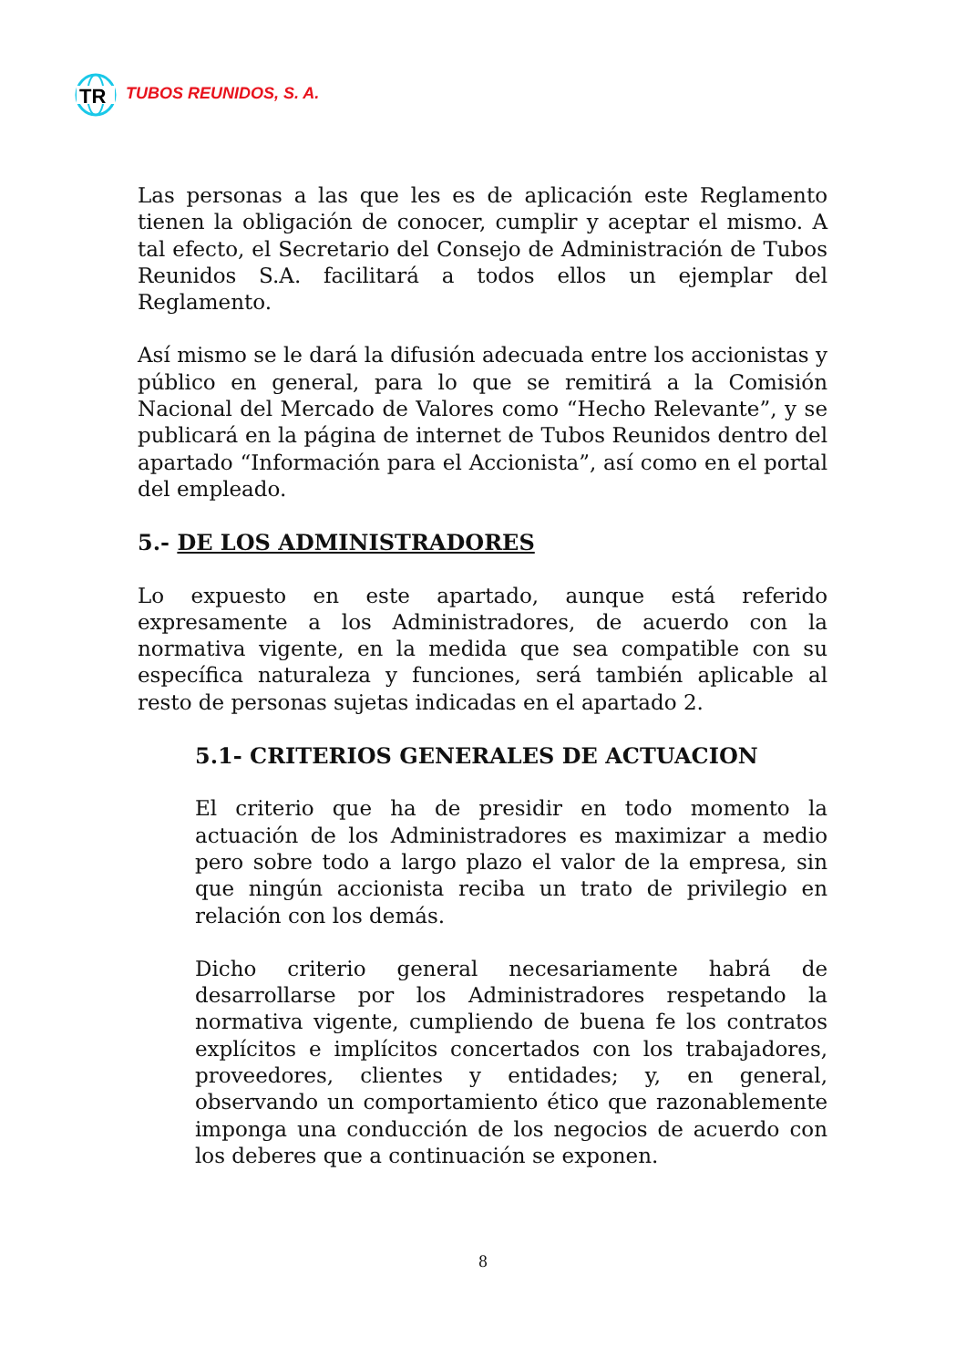TR
TUBOS REUNIDOS, S. A.
Las personas a las que les es de aplicación este Reglamento tienen la obligación de conocer, cumplir y aceptar el mismo. A tal efecto, el Secretario del Consejo de Administración de Tubos Reunidos S.A. facilitará a todos ellos un ejemplar del Reglamento.
Así mismo se le dará la difusión adecuada entre los accionistas y público en general, para lo que se remitirá a la Comisión Nacional del Mercado de Valores como “Hecho Relevante”, y se publicará en la página de internet de Tubos Reunidos dentro del apartado “Información para el Accionista”, así como en el portal del empleado.
5.- DE LOS ADMINISTRADORES
Lo expuesto en este apartado, aunque está referido expresamente a los Administradores, de acuerdo con la normativa vigente, en la medida que sea compatible con su específica naturaleza y funciones, será también aplicable al resto de personas sujetas indicadas en el apartado 2.
5.1- CRITERIOS GENERALES DE ACTUACION
El criterio que ha de presidir en todo momento la actuación de los Administradores es maximizar a medio pero sobre todo a largo plazo el valor de la empresa, sin que ningún accionista reciba un trato de privilegio en relación con los demás.
Dicho criterio general necesariamente habrá de desarrollarse por los Administradores respetando la normativa vigente, cumpliendo de buena fe los contratos explícitos e implícitos concertados con los trabajadores, proveedores, clientes y entidades; y, en general, observando un comportamiento ético que razonablemente imponga una conducción de los negocios de acuerdo con los deberes que a continuación se exponen.
8